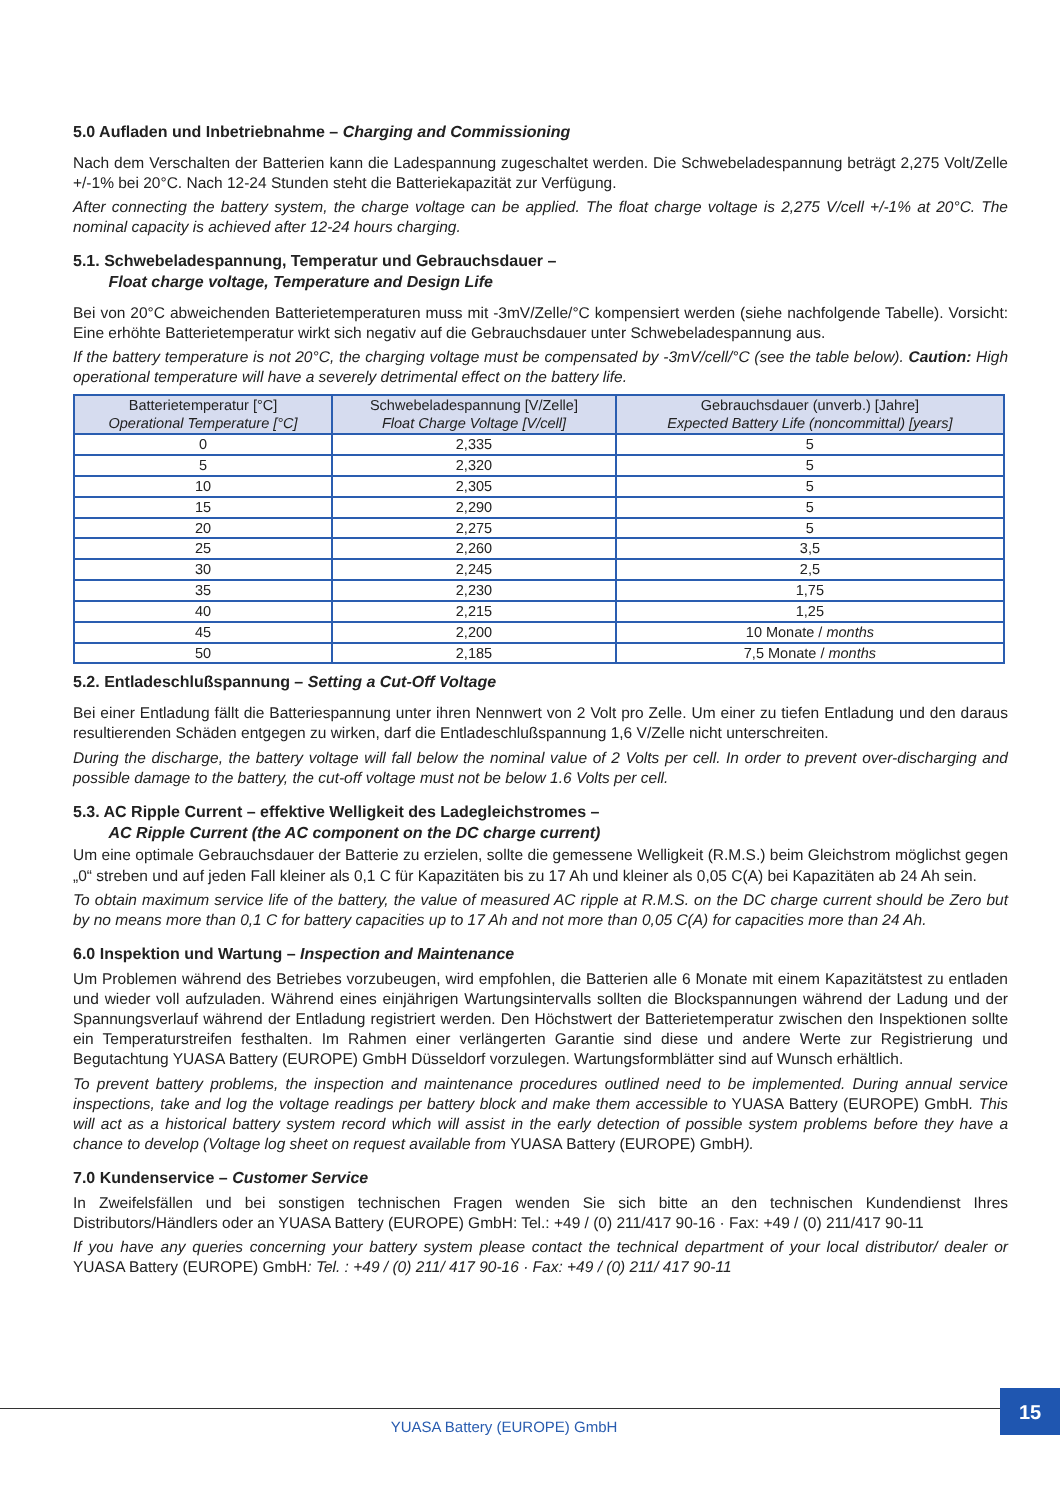5.0 Aufladen und Inbetriebnahme – Charging and Commissioning
Nach dem Verschalten der Batterien kann die Ladespannung zugeschaltet werden. Die Schwebeladespannung beträgt 2,275 Volt/Zelle +/-1% bei 20°C. Nach 12-24 Stunden steht die Batteriekapazität zur Verfügung.
After connecting the battery system, the charge voltage can be applied. The float charge voltage is 2,275 V/cell +/-1% at 20°C. The nominal capacity is achieved after 12-24 hours charging.
5.1. Schwebeladespannung, Temperatur und Gebrauchsdauer –
Float charge voltage, Temperature and Design Life
Bei von 20°C abweichenden Batterietemperaturen muss mit -3mV/Zelle/°C kompensiert werden (siehe nachfolgende Tabelle). Vorsicht: Eine erhöhte Batterietemperatur wirkt sich negativ auf die Gebrauchsdauer unter Schwebeladespannung aus.
If the battery temperature is not 20°C, the charging voltage must be compensated by -3mV/cell/°C (see the table below). Caution: High operational temperature will have a severely detrimental effect on the battery life.
| Batterietemperatur [°C] Operational Temperature [°C] | Schwebeladespannung [V/Zelle] Float Charge Voltage [V/cell] | Gebrauchsdauer (unverb.) [Jahre] Expected Battery Life (noncommittal) [years] |
| --- | --- | --- |
| 0 | 2,335 | 5 |
| 5 | 2,320 | 5 |
| 10 | 2,305 | 5 |
| 15 | 2,290 | 5 |
| 20 | 2,275 | 5 |
| 25 | 2,260 | 3,5 |
| 30 | 2,245 | 2,5 |
| 35 | 2,230 | 1,75 |
| 40 | 2,215 | 1,25 |
| 45 | 2,200 | 10 Monate / months |
| 50 | 2,185 | 7,5 Monate / months |
5.2. Entladeschlußspannung – Setting a Cut-Off Voltage
Bei einer Entladung fällt die Batteriespannung unter ihren Nennwert von 2 Volt pro Zelle. Um einer zu tiefen Entladung und den daraus resultierenden Schäden entgegen zu wirken, darf die Entladeschlußspannung 1,6 V/Zelle nicht unterschreiten.
During the discharge, the battery voltage will fall below the nominal value of 2 Volts per cell. In order to prevent over-discharging and possible damage to the battery, the cut-off voltage must not be below 1.6 Volts per cell.
5.3. AC Ripple Current – effektive Welligkeit des Ladegleichstromes –
AC Ripple Current (the AC component on the DC charge current)
Um eine optimale Gebrauchsdauer der Batterie zu erzielen, sollte die gemessene Welligkeit (R.M.S.) beim Gleichstrom möglichst gegen „0“ streben und auf jeden Fall kleiner als 0,1 C für Kapazitäten bis zu 17 Ah und kleiner als 0,05 C(A) bei Kapazitäten ab 24 Ah sein.
To obtain maximum service life of the battery, the value of measured AC ripple at R.M.S. on the DC charge current should be Zero but by no means more than 0,1 C for battery capacities up to 17 Ah and not more than 0,05 C(A) for capacities more than 24 Ah.
6.0 Inspektion und Wartung – Inspection and Maintenance
Um Problemen während des Betriebes vorzubeugen, wird empfohlen, die Batterien alle 6 Monate mit einem Kapazitätstest zu entladen und wieder voll aufzuladen. Während eines einjährigen Wartungsintervalls sollten die Blockspannungen während der Ladung und der Spannungsverlauf während der Entladung registriert werden. Den Höchstwert der Batterietemperatur zwischen den Inspektionen sollte ein Temperaturstreifen festhalten. Im Rahmen einer verlängerten Garantie sind diese und andere Werte zur Registrierung und Begutachtung YUASA Battery (EUROPE) GmbH Düsseldorf vorzulegen. Wartungsformblätter sind auf Wunsch erhältlich.
To prevent battery problems, the inspection and maintenance procedures outlined need to be implemented. During annual service inspections, take and log the voltage readings per battery block and make them accessible to YUASA Battery (EUROPE) GmbH. This will act as a historical battery system record which will assist in the early detection of possible system problems before they have a chance to develop (Voltage log sheet on request available from YUASA Battery (EUROPE) GmbH).
7.0 Kundenservice – Customer Service
In Zweifelsfällen und bei sonstigen technischen Fragen wenden Sie sich bitte an den technischen Kundendienst Ihres Distributors/Händlers oder an YUASA Battery (EUROPE) GmbH: Tel.: +49 / (0) 211/417 90-16 · Fax: +49 / (0) 211/417 90-11
If you have any queries concerning your battery system please contact the technical department of your local distributor/ dealer or YUASA Battery (EUROPE) GmbH: Tel. : +49 / (0) 211/ 417 90-16 · Fax: +49 / (0) 211/ 417 90-11
YUASA Battery (EUROPE) GmbH
15